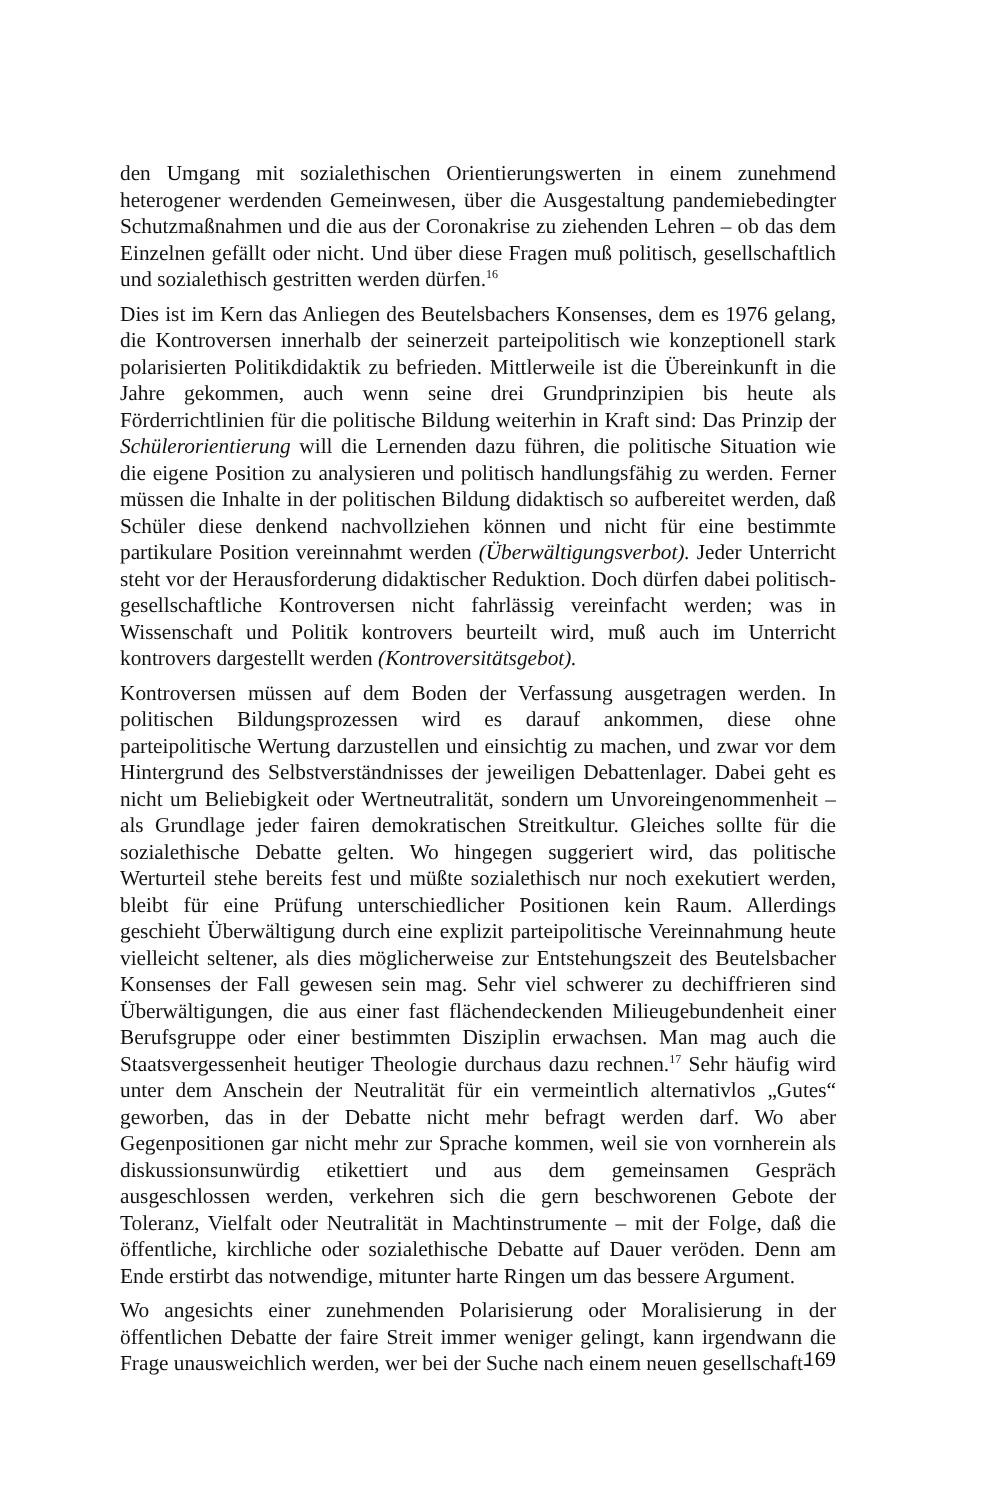den Umgang mit sozialethischen Orientierungswerten in einem zunehmend heterogener werdenden Gemeinwesen, über die Ausgestaltung pandemiebedingter Schutzmaßnahmen und die aus der Coronakrise zu ziehenden Lehren – ob das dem Einzelnen gefällt oder nicht. Und über diese Fragen muß politisch, gesellschaftlich und sozialethisch gestritten werden dürfen.<sup>16</sup>
Dies ist im Kern das Anliegen des Beutelsbachers Konsenses, dem es 1976 gelang, die Kontroversen innerhalb der seinerzeit parteipolitisch wie konzeptionell stark polarisierten Politikdidaktik zu befrieden. Mittlerweile ist die Übereinkunft in die Jahre gekommen, auch wenn seine drei Grundprinzipien bis heute als Förderrichtlinien für die politische Bildung weiterhin in Kraft sind: Das Prinzip der Schülerorientierung will die Lernenden dazu führen, die politische Situation wie die eigene Position zu analysieren und politisch handlungsfähig zu werden. Ferner müssen die Inhalte in der politischen Bildung didaktisch so aufbereitet werden, daß Schüler diese denkend nachvollziehen können und nicht für eine bestimmte partikulare Position vereinnahmt werden (Überwältigungsverbot). Jeder Unterricht steht vor der Herausforderung didaktischer Reduktion. Doch dürfen dabei politisch-gesellschaftliche Kontroversen nicht fahrlässig vereinfacht werden; was in Wissenschaft und Politik kontrovers beurteilt wird, muß auch im Unterricht kontrovers dargestellt werden (Kontroversitätsgebot).
Kontroversen müssen auf dem Boden der Verfassung ausgetragen werden. In politischen Bildungsprozessen wird es darauf ankommen, diese ohne parteipolitische Wertung darzustellen und einsichtig zu machen, und zwar vor dem Hintergrund des Selbstverständnisses der jeweiligen Debattenlager. Dabei geht es nicht um Beliebigkeit oder Wertneutralität, sondern um Unvoreingenommenheit – als Grundlage jeder fairen demokratischen Streitkultur. Gleiches sollte für die sozialethische Debatte gelten. Wo hingegen suggeriert wird, das politische Werturteil stehe bereits fest und müßte sozialethisch nur noch exekutiert werden, bleibt für eine Prüfung unterschiedlicher Positionen kein Raum. Allerdings geschieht Überwältigung durch eine explizit parteipolitische Vereinnahmung heute vielleicht seltener, als dies möglicherweise zur Entstehungszeit des Beutelsbacher Konsenses der Fall gewesen sein mag. Sehr viel schwerer zu dechiffrieren sind Überwältigungen, die aus einer fast flächendeckenden Milieugebundenheit einer Berufsgruppe oder einer bestimmten Disziplin erwachsen. Man mag auch die Staatsvergessenheit heutiger Theologie durchaus dazu rechnen.<sup>17</sup> Sehr häufig wird unter dem Anschein der Neutralität für ein vermeintlich alternativlos „Gutes“ geworben, das in der Debatte nicht mehr befragt werden darf. Wo aber Gegenpositionen gar nicht mehr zur Sprache kommen, weil sie von vornherein als diskussionsunwürdig etikettiert und aus dem gemeinsamen Gespräch ausgeschlossen werden, verkehren sich die gern beschworenen Gebote der Toleranz, Vielfalt oder Neutralität in Machtinstrumente – mit der Folge, daß die öffentliche, kirchliche oder sozialethische Debatte auf Dauer veröden. Denn am Ende erstirbt das notwendige, mitunter harte Ringen um das bessere Argument.
Wo angesichts einer zunehmenden Polarisierung oder Moralisierung in der öffentlichen Debatte der faire Streit immer weniger gelingt, kann irgendwann die Frage unausweichlich werden, wer bei der Suche nach einem neuen gesellschaft-
169